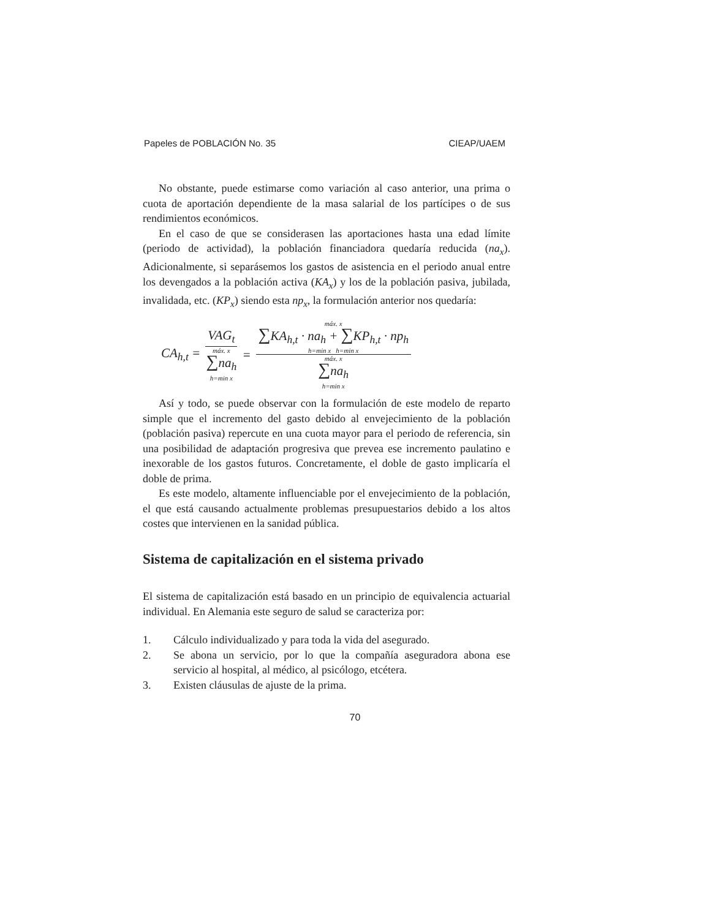Papeles de POBLACIÓN No. 35 CIEAP/UAEM
No obstante, puede estimarse como variación al caso anterior, una prima o cuota de aportación dependiente de la masa salarial de los partícipes o de sus rendimientos económicos.
En el caso de que se considerasen las aportaciones hasta una edad límite (periodo de actividad), la población financiadora quedaría reducida (na<sub>x</sub>). Adicionalmente, si separásemos los gastos de asistencia en el periodo anual entre los devengados a la población activa (KA<sub>x</sub>) y los de la población pasiva, jubilada, invalidada, etc. (KP<sub>x</sub>) siendo esta np<sub>x</sub>, la formulación anterior nos quedaría:
CA<sub>h,t</sub> = VAG<sub>t</sub> máx. x ∑na<sub>h</sub> h=min x = máx. x ∑KA<sub>h,t</sub> · na<sub>h</sub> + ∑KP<sub>h,t</sub> · np<sub>h</sub> h=min x h=min x máx. x ∑na<sub>h</sub> h=min x
Así y todo, se puede observar con la formulación de este modelo de reparto simple que el incremento del gasto debido al envejecimiento de la población (población pasiva) repercute en una cuota mayor para el periodo de referencia, sin una posibilidad de adaptación progresiva que prevea ese incremento paulatino e inexorable de los gastos futuros. Concretamente, el doble de gasto implicaría el doble de prima.
Es este modelo, altamente influenciable por el envejecimiento de la población, el que está causando actualmente problemas presupuestarios debido a los altos costes que intervienen en la sanidad pública.
Sistema de capitalización en el sistema privado
El sistema de capitalización está basado en un principio de equivalencia actuarial individual. En Alemania este seguro de salud se caracteriza por:
1. Cálculo individualizado y para toda la vida del asegurado.
2. Se abona un servicio, por lo que la compañía aseguradora abona ese servicio al hospital, al médico, al psicólogo, etcétera.
3. Existen cláusulas de ajuste de la prima.
70